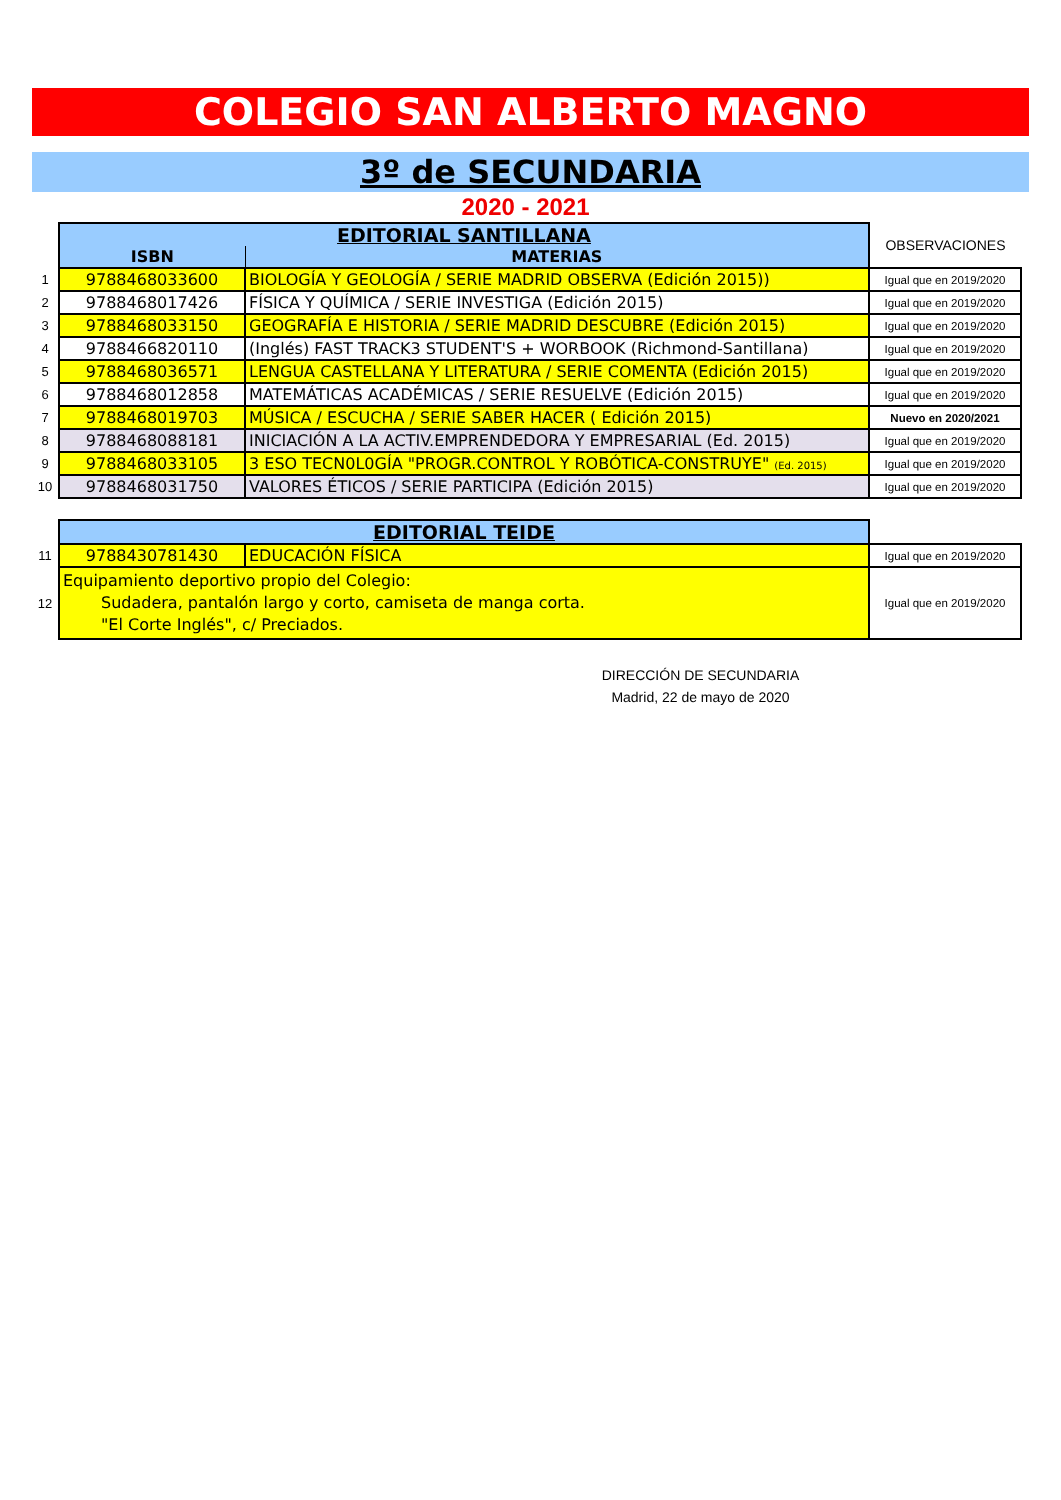COLEGIO SAN ALBERTO MAGNO
3º de SECUNDARIA
2020 - 2021
| | EDITORIAL SANTILLANA | | OBSERVACIONES |
| | ISBN | MATERIAS | |
| 1 | 9788468033600 | BIOLOGÍA Y GEOLOGÍA / SERIE MADRID OBSERVA (Edición 2015)) | Igual que en 2019/2020 |
| 2 | 9788468017426 | FÍSICA Y QUÍMICA / SERIE INVESTIGA (Edición 2015) | Igual que en 2019/2020 |
| 3 | 9788468033150 | GEOGRAFÍA E HISTORIA / SERIE MADRID DESCUBRE (Edición 2015) | Igual que en 2019/2020 |
| 4 | 9788466820110 | (Inglés) FAST TRACK3 STUDENT'S + WORBOOK (Richmond-Santillana) | Igual que en 2019/2020 |
| 5 | 9788468036571 | LENGUA CASTELLANA Y LITERATURA / SERIE COMENTA (Edición 2015) | Igual que en 2019/2020 |
| 6 | 9788468012858 | MATEMÁTICAS ACADÉMICAS / SERIE RESUELVE (Edición 2015) | Igual que en 2019/2020 |
| 7 | 9788468019703 | MÚSICA / ESCUCHA / SERIE SABER HACER ( Edición 2015) | Nuevo en 2020/2021 |
| 8 | 9788468088181 | INICIACIÓN A LA ACTIV.EMPRENDEDORA Y EMPRESARIAL (Ed. 2015) | Igual que en 2019/2020 |
| 9 | 9788468033105 | 3 ESO TECN0L0GÍA "PROGR.CONTROL Y ROBÓTICA-CONSTRUYE" (Ed. 2015) | Igual que en 2019/2020 |
| 10 | 9788468031750 | VALORES ÉTICOS / SERIE PARTICIPA (Edición 2015) | Igual que en 2019/2020 |
| | EDITORIAL TEIDE | | |
| 11 | 9788430781430 | EDUCACIÓN FÍSICA | Igual que en 2019/2020 |
| 12 | Equipamiento deportivo propio del Colegio: Sudadera, pantalón largo y corto, camiseta de manga corta. "El Corte Inglés", c/ Preciados. | | Igual que en 2019/2020 |
DIRECCIÓN DE SECUNDARIA
Madrid, 22 de mayo de 2020